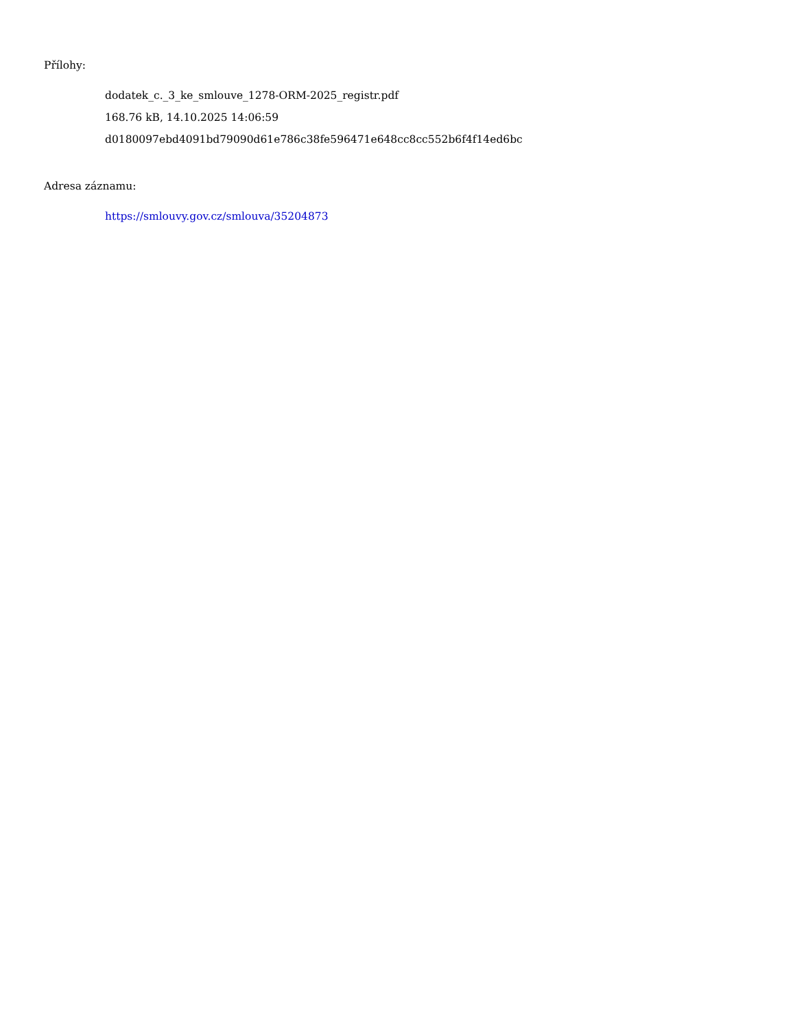Přílohy:
dodatek_c._3_ke_smlouve_1278-ORM-2025_registr.pdf
168.76 kB, 14.10.2025 14:06:59
d0180097ebd4091bd79090d61e786c38fe596471e648cc8cc552b6f4f14ed6bc
Adresa záznamu:
https://smlouvy.gov.cz/smlouva/35204873